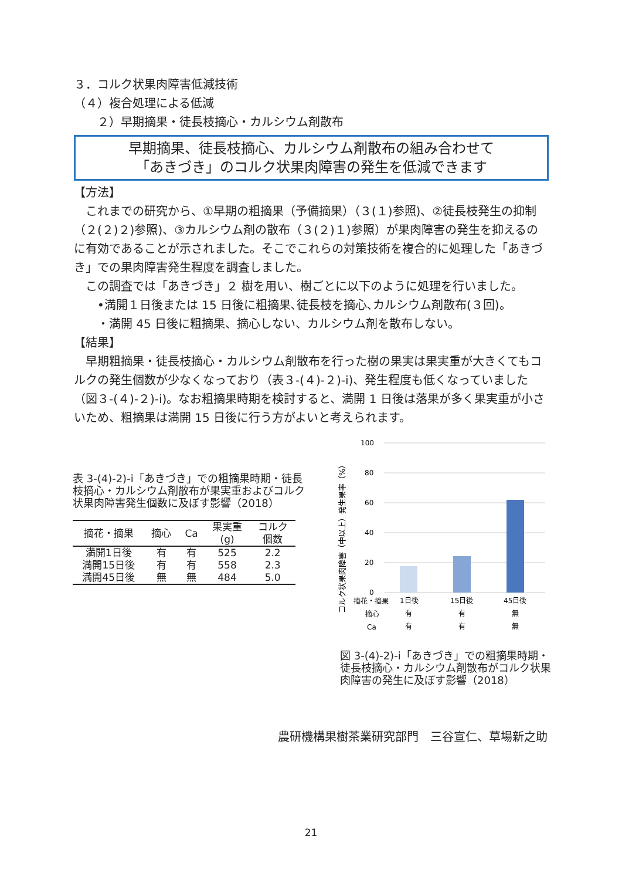３．コルク状果肉障害低減技術
（４）複合処理による低減
　　２）早期摘果・徒長枝摘心・カルシウム剤散布
早期摘果、徒長枝摘心、カルシウム剤散布の組み合わせて
「あきづき」のコルク状果肉障害の発生を低減できます
【方法】
　これまでの研究から、①早期の粗摘果（予備摘果）（３(１)参照)、②徒長枝発生の抑制（２(２)２)参照)、③カルシウム剤の散布（３(２)１)参照）が果肉障害の発生を抑えるのに有効であることが示されました。そこでこれらの対策技術を複合的に処理した「あきづき」での果肉障害発生程度を調査しました。
　この調査では「あきづき」２ 樹を用い、樹ごとに以下のように処理を行いました。
　　•満開１日後または 15 日後に粗摘果､徒長枝を摘心､カルシウム剤散布(３回)。
　　・満開 45 日後に粗摘果、摘心しない、カルシウム剤を散布しない。
【結果】
　早期粗摘果・徒長枝摘心・カルシウム剤散布を行った樹の果実は果実重が大きくてもコルクの発生個数が少なくなっており（表３-(４)-２)-ⅰ)、発生程度も低くなっていました（図３-(４)-２)-ⅰ)。なお粗摘果時期を検討すると、満開 1 日後は落果が多く果実重が小さいため、粗摘果は満開 15 日後に行う方がよいと考えられます。
表 3-(4)-2)-ⅰ「あきづき」での粗摘果時期・徒長枝摘心・カルシウム剤散布が果実重およびコルク状果肉障害発生個数に及ぼす影響（2018）
| 摘花・摘果 | 摘心 | Ca | 果実重 (g) | コルク 個数 |
| --- | --- | --- | --- | --- |
| 満開1日後 | 有 | 有 | 525 | 2.2 |
| 満開15日後 | 有 | 有 | 558 | 2.3 |
| 満開45日後 | 無 | 無 | 484 | 5.0 |
コルク状果肉障害（中以上）発生果率（%）
100
80
60
40
20
0
摘花・摘果
1日後
15日後
45日後
摘心
有
有
無
Ca
有
有
無
図 3-(4)-2)-ⅰ「あきづき」での粗摘果時期・徒長枝摘心・カルシウム剤散布がコルク状果肉障害の発生に及ぼす影響（2018）
農研機構果樹茶業研究部門　三谷宣仁、草場新之助
21